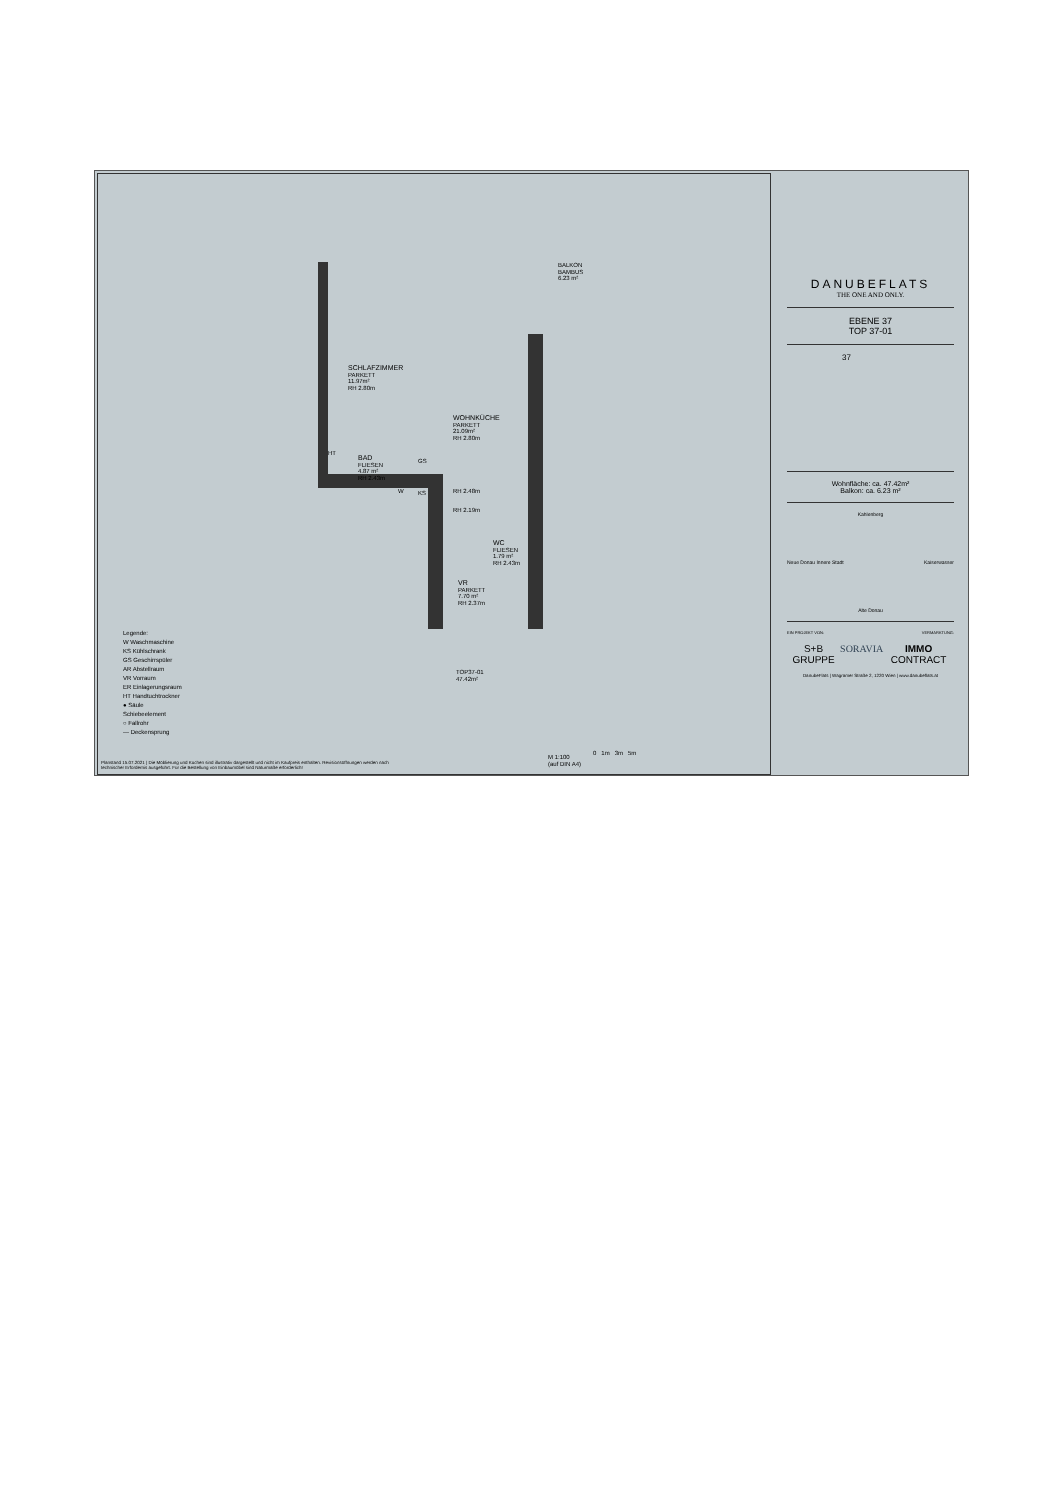BALKON
BAMBUS
6.23 m²
SCHLAFZIMMER
PARKETT
11.97m²
RH 2.80m
WOHNKÜCHE
PARKETT
21.09m²
RH 2.80m
BAD
FLIESEN
4.87 m²
RH 2.43m
HT
W
GS
KS RH 2.48m
RH 2.19m
WC
FLIESEN
1.79 m²
RH 2.43m
VR
PARKETT
7.70 m²
RH 2.37m
TOP37-01
47.42m²
Legende:
W Waschmaschine
KS Kühlschrank
GS Geschirrspüler
AR Abstellraum
VR Vorraum
ER Einlagerungsraum
HT Handtuchtrockner
● Säule
Schiebeelement
○ Fallrohr
--- Deckensprung
M 1:100
(auf DIN A4)
0 1m 3m 5m
Planstand 15.07.2021 | Die Möblierung und Küchen sind illustrativ dargestellt und nicht im Kaufpreis enthalten. Revisionsöffnungen werden nach technischer Erfordernis ausgeführt. Für die Bestellung von Einbaumöbel sind Naturmaße erforderlich!
DANUBEFLATS
THE ONE AND ONLY.
EBENE 37
TOP 37-01
37
Wohnfläche: ca. 47.42m²
Balkon: ca. 6.23 m²
Kahlenberg
Neue Donau Innere Stadt Kaiserwasser
Alte Donau
EIN PROJEKT VON: VERMARKTUNG:
S+B GRUPPE SORAVIA IMMO CONTRACT
DanubeFlats | Wagramer Straße 2, 1220 Wien | www.danubeflats.at